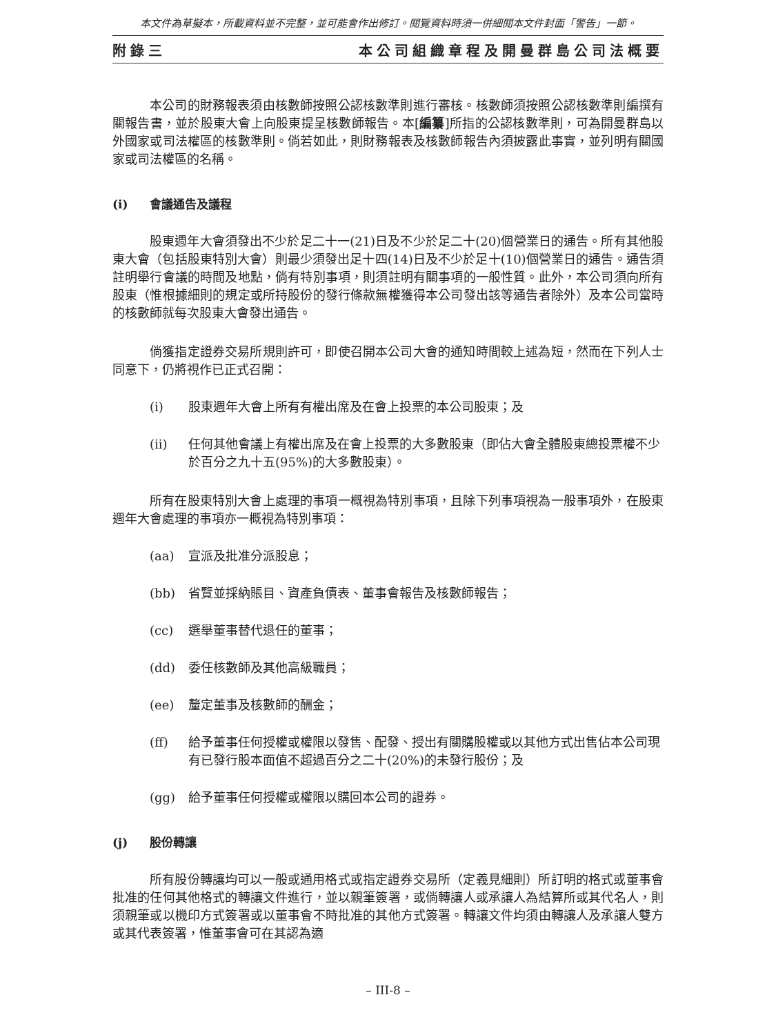本文件為草擬本，所載資料並不完整，並可能會作出修訂。閱覽資料時須一併細閱本文件封面「警告」一節。
附錄三 本公司組織章程及開曼群島公司法概要
本公司的財務報表須由核數師按照公認核數準則進行審核。核數師須按照公認核數準則編撰有關報告書，並於股東大會上向股東提呈核數師報告。本[編纂]所指的公認核數準則，可為開曼群島以外國家或司法權區的核數準則。倘若如此，則財務報表及核數師報告內須披露此事實，並列明有關國家或司法權區的名稱。
(i) 會議通告及議程
股東週年大會須發出不少於足二十一(21)日及不少於足二十(20)個營業日的通告。所有其他股東大會（包括股東特別大會）則最少須發出足十四(14)日及不少於足十(10)個營業日的通告。通告須註明舉行會議的時間及地點，倘有特別事項，則須註明有關事項的一般性質。此外，本公司須向所有股東（惟根據細則的規定或所持股份的發行條款無權獲得本公司發出該等通告者除外）及本公司當時的核數師就每次股東大會發出通告。
倘獲指定證券交易所規則許可，即使召開本公司大會的通知時間較上述為短，然而在下列人士同意下，仍將視作已正式召開：
(i) 股東週年大會上所有有權出席及在會上投票的本公司股東；及
(ii) 任何其他會議上有權出席及在會上投票的大多數股東（即佔大會全體股東總投票權不少於百分之九十五(95%)的大多數股東）。
所有在股東特別大會上處理的事項一概視為特別事項，且除下列事項視為一般事項外，在股東週年大會處理的事項亦一概視為特別事項：
(aa) 宣派及批准分派股息；
(bb) 省覽並採納賬目、資產負債表、董事會報告及核數師報告；
(cc) 選舉董事替代退任的董事；
(dd) 委任核數師及其他高級職員；
(ee) 釐定董事及核數師的酬金；
(ff) 給予董事任何授權或權限以發售、配發、授出有關購股權或以其他方式出售佔本公司現有已發行股本面值不超過百分之二十(20%)的未發行股份；及
(gg) 給予董事任何授權或權限以購回本公司的證券。
(j) 股份轉讓
所有股份轉讓均可以一般或通用格式或指定證券交易所（定義見細則）所訂明的格式或董事會批准的任何其他格式的轉讓文件進行，並以親筆簽署，或倘轉讓人或承讓人為結算所或其代名人，則須親筆或以機印方式簽署或以董事會不時批准的其他方式簽署。轉讓文件均須由轉讓人及承讓人雙方或其代表簽署，惟董事會可在其認為適
– III-8 –